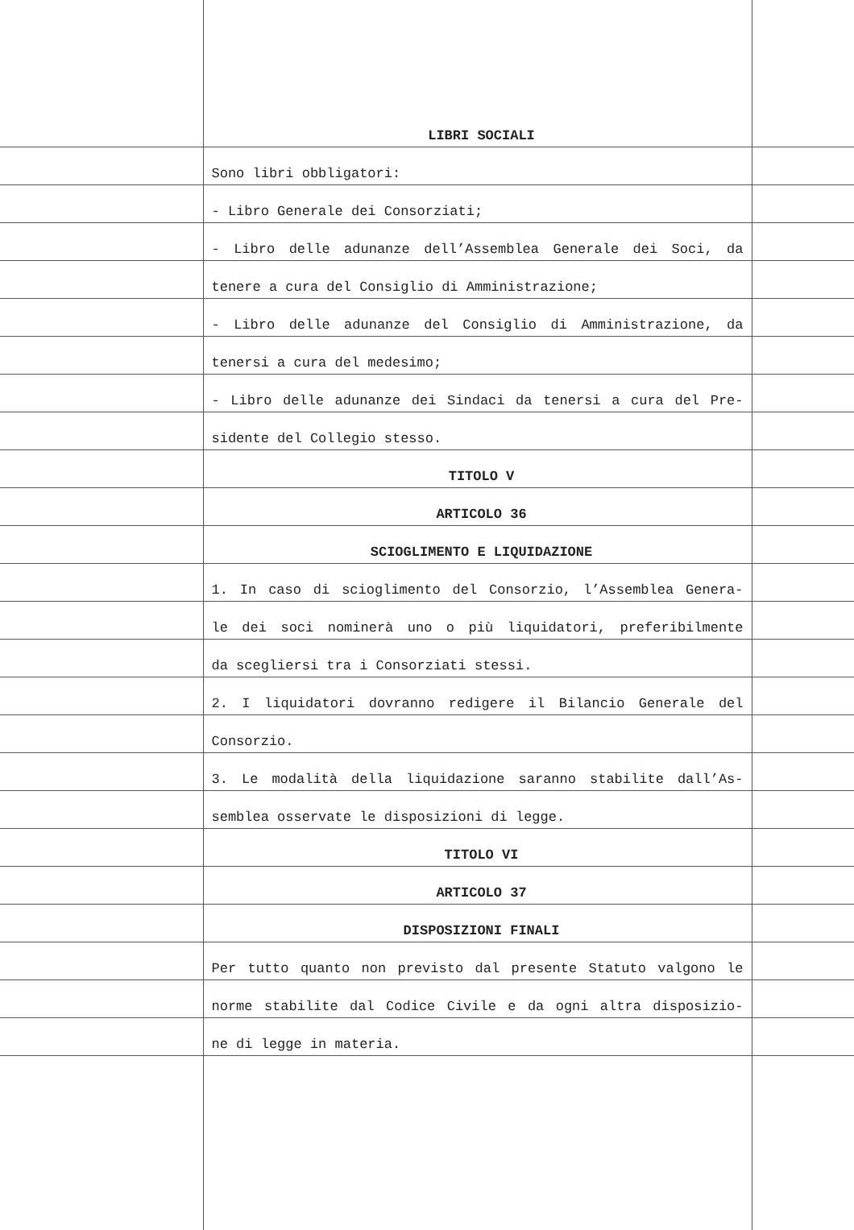| | LIBRI SOCIALI | |
| | Sono libri obbligatori: | |
| | - Libro Generale dei Consorziati; | |
| | - Libro delle adunanze dell’Assemblea Generale dei Soci, da | |
| | tenere a cura del Consiglio di Amministrazione; | |
| | - Libro delle adunanze del Consiglio di Amministrazione, da | |
| | tenersi a cura del medesimo; | |
| | - Libro delle adunanze dei Sindaci da tenersi a cura del Pre- | |
| | sidente del Collegio stesso. | |
| | TITOLO V | |
| | ARTICOLO 36 | |
| | SCIOGLIMENTO E LIQUIDAZIONE | |
| | 1. In caso di scioglimento del Consorzio, l’Assemblea Genera- | |
| | le dei soci nominerà uno o più liquidatori, preferibilmente | |
| | da scegliersi tra i Consorziati stessi. | |
| | 2. I liquidatori dovranno redigere il Bilancio Generale del | |
| | Consorzio. | |
| | 3. Le modalità della liquidazione saranno stabilite dall’As- | |
| | semblea osservate le disposizioni di legge. | |
| | TITOLO VI | |
| | ARTICOLO 37 | |
| | DISPOSIZIONI FINALI | |
| | Per tutto quanto non previsto dal presente Statuto valgono le | |
| | norme stabilite dal Codice Civile e da ogni altra disposizio- | |
| | ne di legge in materia. | |